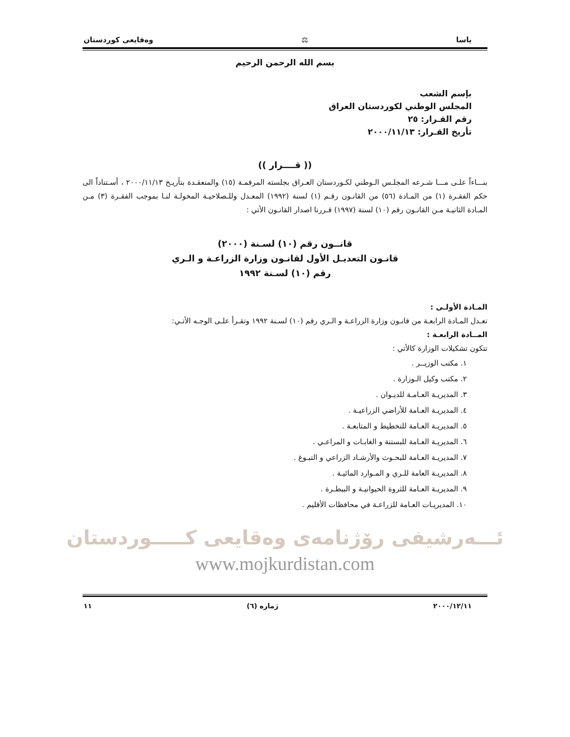ياسا ⚖ وەقايعى كوردستان
بسم الله الرحمن الرحيم
بإسم الشعب
المجلس الوطني لكوردستان العراق
رقم القـرار: ٢٥
تأريخ القـرار: ٢٠٠٠/١١/١٣
(( قــــرار ))
بنـــاءاً علـى مـــا شـرعه المجلـس الـوطني لكـوردستان العـراق بجلسته المرقمـة (١٥) والمنعقـدة بتأريـخ ٢٠٠٠/١١/١٣ ، أسـتناداً الى حكم الفقـرة (١) من المـادة (٥٦) من القانـون رقـم (١) لسنة (١٩٩٢) المعـدل وللـصلاحيـة المخولـة لنـا بموجب الفقـرة (٣) مـن المـادة الثانيـة مـن القانـون رقم (١٠) لسنة (١٩٩٧) قـررنا اصدار القانـون الأتي :
قانــون رقم (١٠) لسـنة (٢٠٠٠)
قانـون التعديـل الأول لقانـون وزارة الزراعـة و الـري
رقم (١٠) لسـنة ١٩٩٢
المـادة الأولـى :
تعـدل المـادة الرابعـة من قانـون وزارة الزراعـة و الـري رقم (١٠) لسـنة ١٩٩٢ وتقـرأ علـى الوجـه الأتـي:
المــادة الرابعـة :
تتكون تشكيلات الوزارة كالأتي :
١. مكتب الوزيــر .
٢. مكتب وكيل الـوزارة .
٣. المديريـة العـامـة للديـوان .
٤. المديريـة العـامة للأراضي الزراعيـة .
٥. المديريـة العـامة للتخطيط و المتابعـة .
٦. المديريـة العـامة للبستنة و الغابـات و المراعـي .
٧. المديريـة العـامة للبحـوث والأرشـاد الزراعي و التبـوغ .
٨. المديريـة العامة للـري و المـوارد المائيـة .
٩. المديريـة العـامة للثروة الحيوانيـة و البيطـرة .
١٠. المديريـات العـامة للزراعـة في محافظات الأقليم .
ئـــەرشيفى رۆژنامەى وەقايعى كـــــوردستان
www.mojkurdistan.com
٢٠٠٠/١٢/١١ ژمارە (٦) ١١